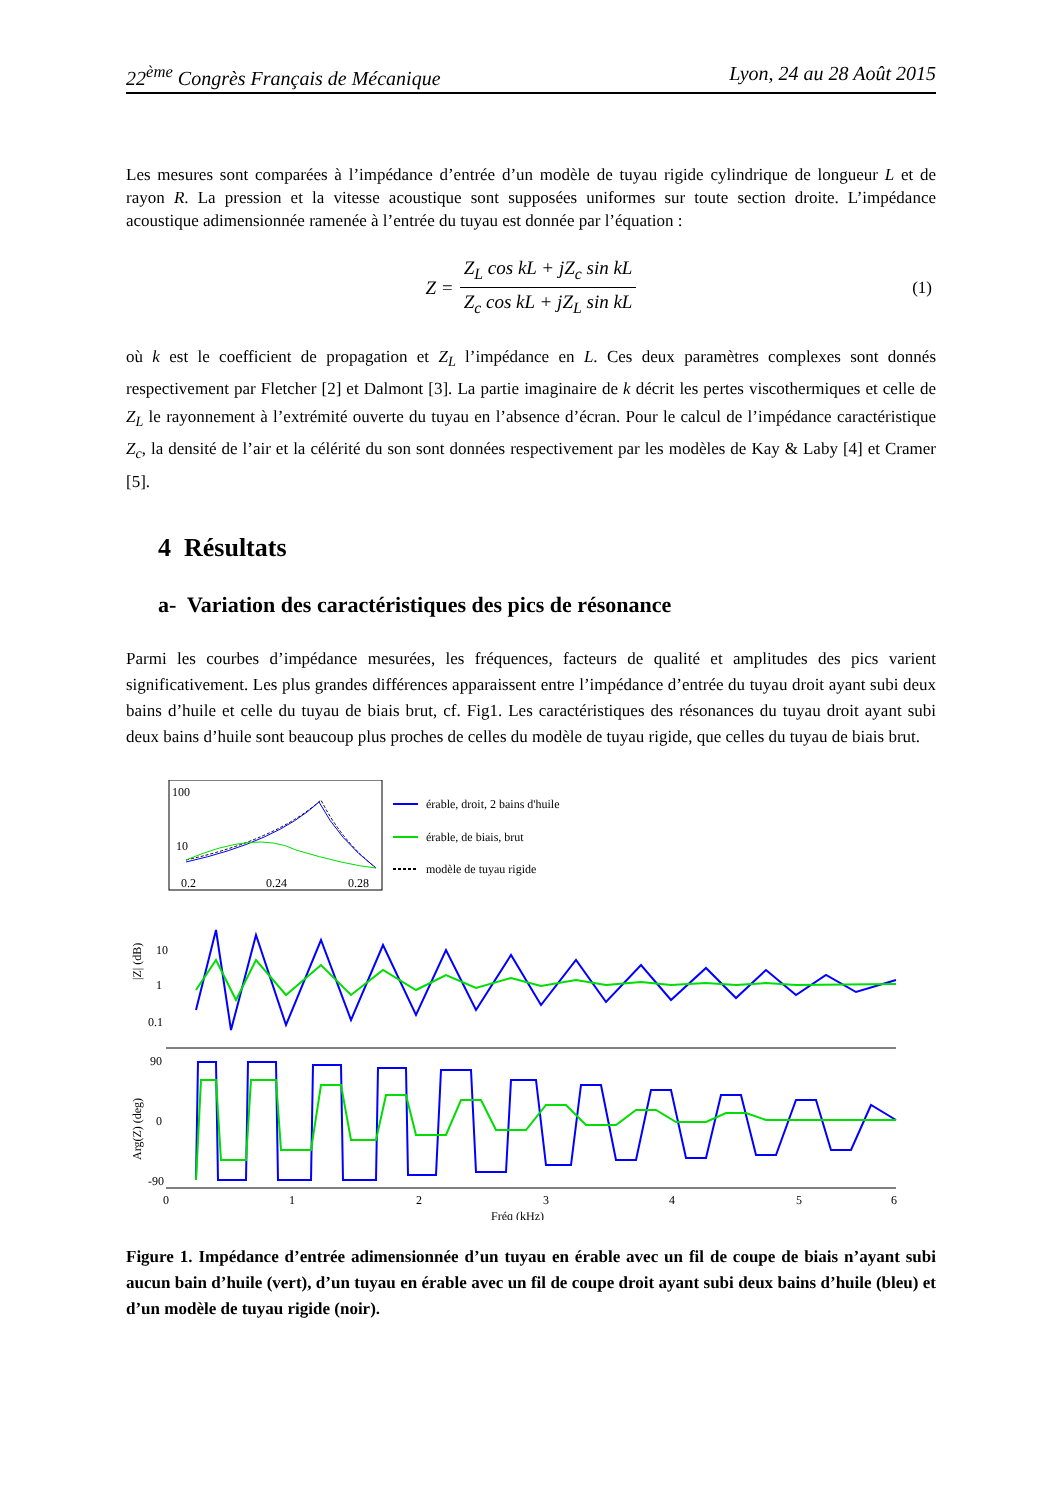22<sup>ème</sup> Congrès Français de Mécanique Lyon, 24 au 28 Août 2015
Les mesures sont comparées à l’impédance d’entrée d’un modèle de tuyau rigide cylindrique de longueur L et de rayon R. La pression et la vitesse acoustique sont supposées uniformes sur toute section droite. L’impédance acoustique adimensionnée ramenée à l’entrée du tuyau est donnée par l’équation :
Z = Z<sub>L</sub> cos kL + jZ<sub>c</sub> sin kL Z<sub>c</sub> cos kL + jZ<sub>L</sub> sin kL (1)
où k est le coefficient de propagation et Z<sub>L</sub> l’impédance en L. Ces deux paramètres complexes sont donnés respectivement par Fletcher [2] et Dalmont [3]. La partie imaginaire de k décrit les pertes viscothermiques et celle de Z<sub>L</sub> le rayonnement à l’extrémité ouverte du tuyau en l’absence d’écran. Pour le calcul de l’impédance caractéristique Z<sub>c</sub>, la densité de l’air et la célérité du son sont données respectivement par les modèles de Kay & Laby [4] et Cramer [5].
4 Résultats
a- Variation des caractéristiques des pics de résonance
Parmi les courbes d’impédance mesurées, les fréquences, facteurs de qualité et amplitudes des pics varient significativement. Les plus grandes différences apparaissent entre l’impédance d’entrée du tuyau droit ayant subi deux bains d’huile et celle du tuyau de biais brut, cf. Fig1. Les caractéristiques des résonances du tuyau droit ayant subi deux bains d’huile sont beaucoup plus proches de celles du modèle de tuyau rigide, que celles du tuyau de biais brut.
100
10
0.2
0.24
0.28
érable, droit, 2 bains d'huile
érable, de biais, brut
modèle de tuyau rigide
10
1
0.1
|Z| (dB)
90
0
-90
Arg(Z) (deg)
0
1
2
3
4
5
6
Fréq (kHz)
Figure 1. Impédance d’entrée adimensionnée d’un tuyau en érable avec un fil de coupe de biais n’ayant subi aucun bain d’huile (vert), d’un tuyau en érable avec un fil de coupe droit ayant subi deux bains d’huile (bleu) et d’un modèle de tuyau rigide (noir).